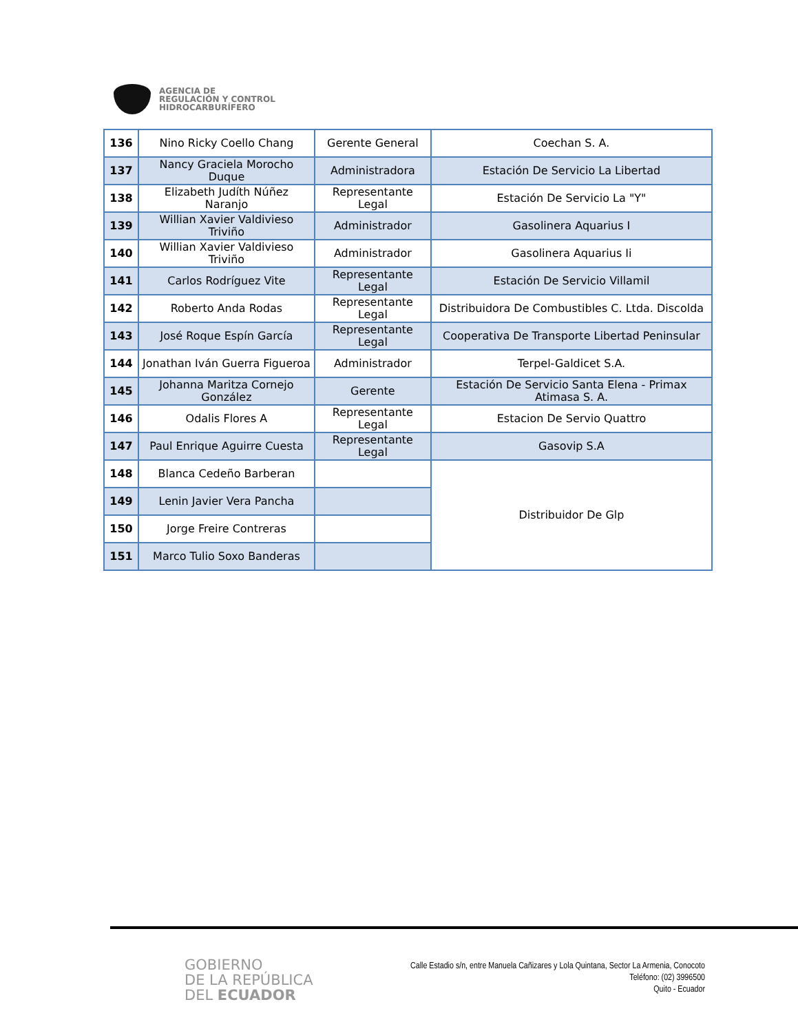AGENCIA DE
REGULACIÓN Y CONTROL
HIDROCARBURÍFERO
| 136 | Nino Ricky Coello Chang | Gerente General | Coechan S. A. |
| 137 | Nancy Graciela Morocho Duque | Administradora | Estación De Servicio La Libertad |
| 138 | Elizabeth Judíth Núñez Naranjo | Representante Legal | Estación De Servicio La "Y" |
| 139 | Willian Xavier Valdivieso Triviño | Administrador | Gasolinera Aquarius I |
| 140 | Willian Xavier Valdivieso Triviño | Administrador | Gasolinera Aquarius Ii |
| 141 | Carlos Rodríguez Vite | Representante Legal | Estación De Servicio Villamil |
| 142 | Roberto Anda Rodas | Representante Legal | Distribuidora De Combustibles C. Ltda. Discolda |
| 143 | José Roque Espín García | Representante Legal | Cooperativa De Transporte Libertad Peninsular |
| 144 | Jonathan Iván Guerra Figueroa | Administrador | Terpel-Galdicet S.A. |
| 145 | Johanna Maritza Cornejo González | Gerente | Estación De Servicio Santa Elena - Primax Atimasa S. A. |
| 146 | Odalis Flores A | Representante Legal | Estacion De Servio Quattro |
| 147 | Paul Enrique Aguirre Cuesta | Representante Legal | Gasovip S.A |
| 148 | Blanca Cedeño Barberan | | Distribuidor De Glp |
| 149 | Lenin Javier Vera Pancha | | |
| 150 | Jorge Freire Contreras | | |
| 151 | Marco Tulio Soxo Banderas | | |
GOBIERNO
DE LA REPÚBLICA
DEL ECUADOR
Calle Estadio s/n, entre Manuela Cañizares y Lola Quintana, Sector La Armenia, Conocoto
Teléfono: (02) 3996500
Quito - Ecuador